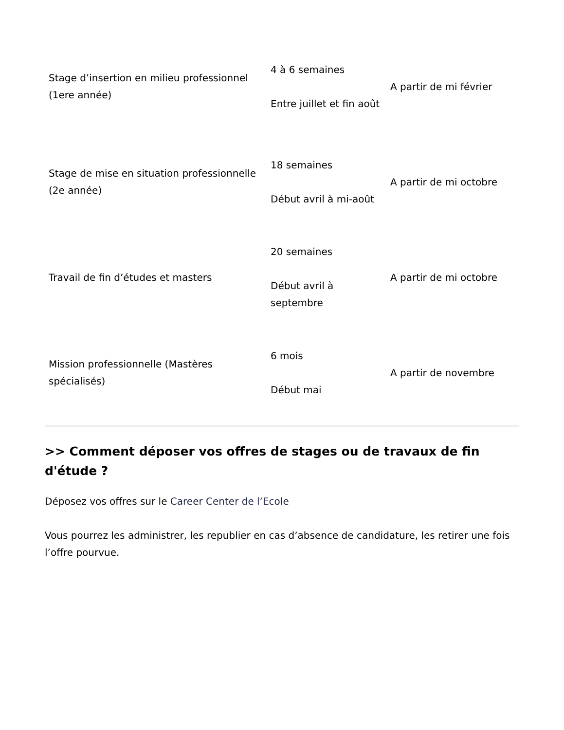| Stage d’insertion en milieu professionnel (1ere année) | 4 à 6 semaines Entre juillet et fin août | A partir de mi février |
| Stage de mise en situation professionnelle (2e année) | 18 semaines Début avril à mi-août | A partir de mi octobre |
| Travail de fin d’études et masters | 20 semaines Début avril à septembre | A partir de mi octobre |
| Mission professionnelle (Mastères spécialisés) | 6 mois Début mai | A partir de novembre |
>> Comment déposer vos offres de stages ou de travaux de fin d'étude ?
Déposez vos offres sur le Career Center de l’Ecole
Vous pourrez les administrer, les republier en cas d’absence de candidature, les retirer une fois l’offre pourvue.